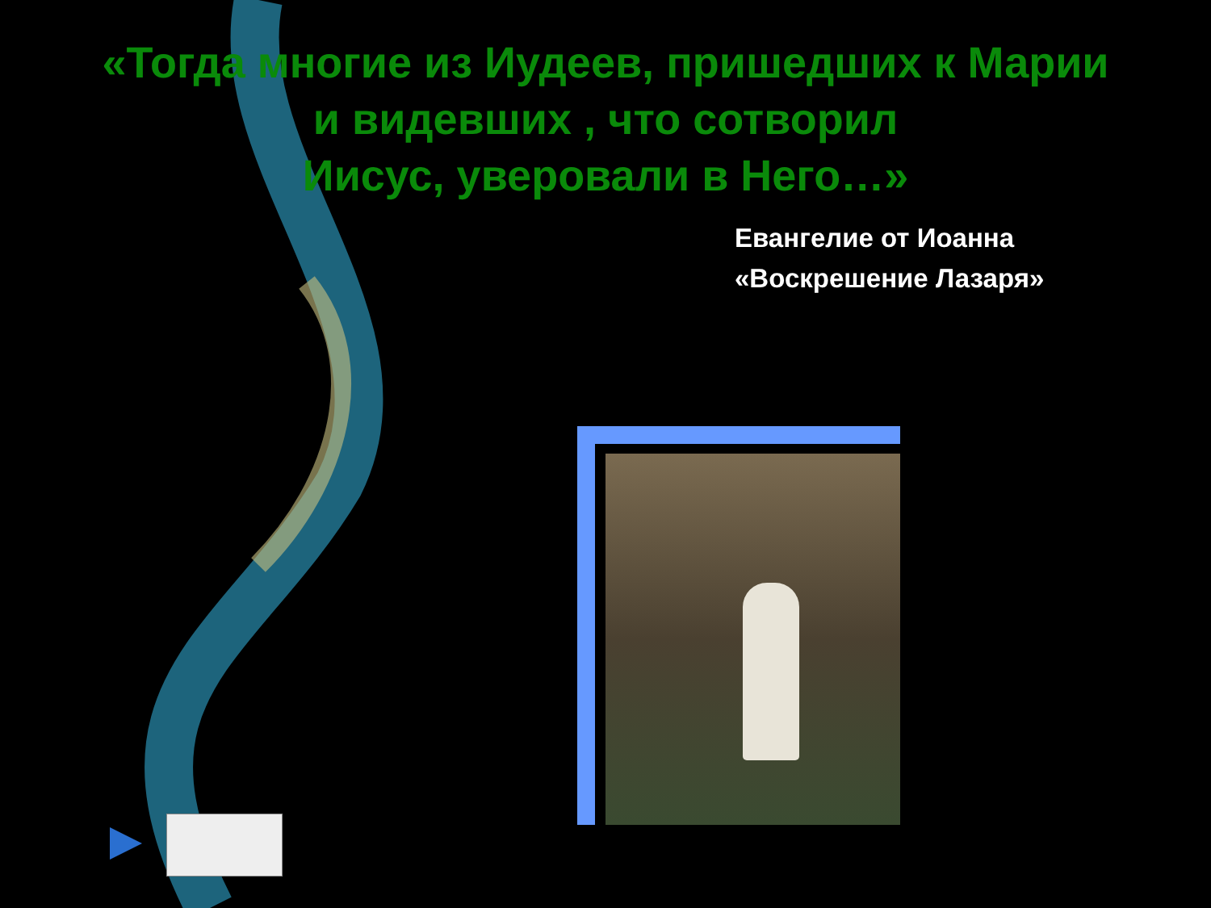«Тогда многие из Иудеев, пришедших к Марии
и видевших , что сотворил
Иисус, уверовали в Него…»
Евангелие от Иоанна
«Воскрешение Лазаря»